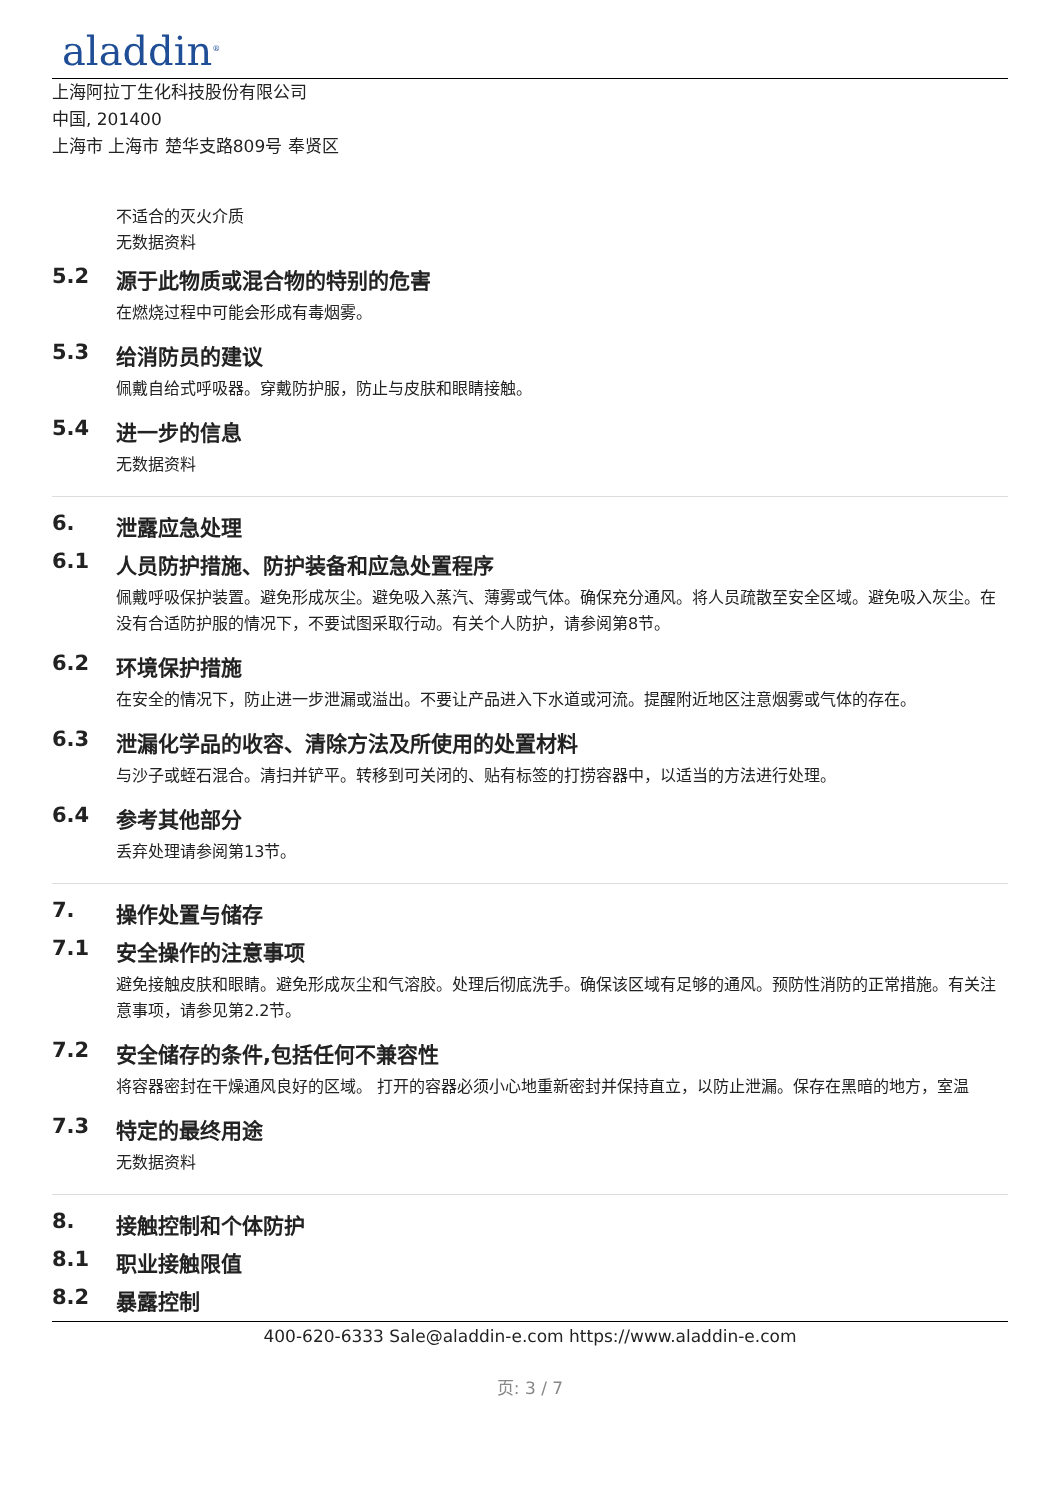aladdin<sup>®</sup>
上海阿拉丁生化科技股份有限公司
中国, 201400
上海市 上海市 楚华支路809号 奉贤区
不适合的灭火介质
无数据资料
5.2 源于此物质或混合物的特别的危害
在燃烧过程中可能会形成有毒烟雾。
5.3 给消防员的建议
佩戴自给式呼吸器。穿戴防护服，防止与皮肤和眼睛接触。
5.4 进一步的信息
无数据资料
6. 泄露应急处理
6.1 人员防护措施、防护装备和应急处置程序
佩戴呼吸保护装置。避免形成灰尘。避免吸入蒸汽、薄雾或气体。确保充分通风。将人员疏散至安全区域。避免吸入灰尘。在没有合适防护服的情况下，不要试图采取行动。有关个人防护，请参阅第8节。
6.2 环境保护措施
在安全的情况下，防止进一步泄漏或溢出。不要让产品进入下水道或河流。提醒附近地区注意烟雾或气体的存在。
6.3 泄漏化学品的收容、清除方法及所使用的处置材料
与沙子或蛭石混合。清扫并铲平。转移到可关闭的、贴有标签的打捞容器中，以适当的方法进行处理。
6.4 参考其他部分
丢弃处理请参阅第13节。
7. 操作处置与储存
7.1 安全操作的注意事项
避免接触皮肤和眼睛。避免形成灰尘和气溶胶。处理后彻底洗手。确保该区域有足够的通风。预防性消防的正常措施。有关注意事项，请参见第2.2节。
7.2 安全储存的条件,包括任何不兼容性
将容器密封在干燥通风良好的区域。 打开的容器必须小心地重新密封并保持直立，以防止泄漏。保存在黑暗的地方，室温
7.3 特定的最终用途
无数据资料
8. 接触控制和个体防护
8.1 职业接触限值
8.2 暴露控制
400-620-6333 Sale@aladdin-e.com https://www.aladdin-e.com
页: 3 / 7